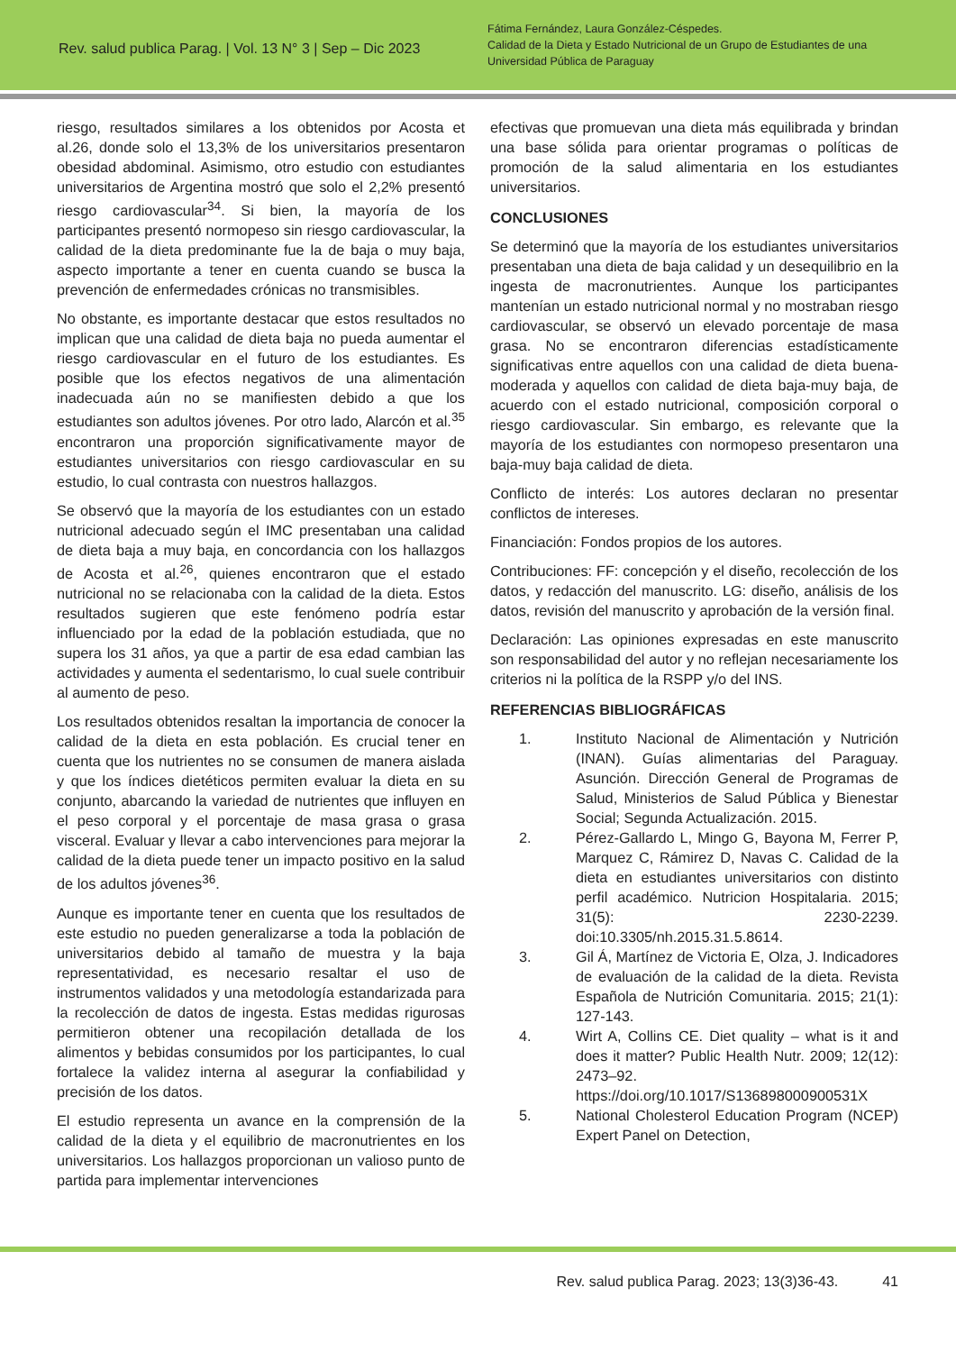Rev. salud publica Parag. | Vol. 13 N° 3 | Sep – Dic 2023
Fátima Fernández, Laura González-Céspedes.
Calidad de la Dieta y Estado Nutricional de un Grupo de Estudiantes de una Universidad Pública de Paraguay
riesgo, resultados similares a los obtenidos por Acosta et al.26, donde solo el 13,3% de los universitarios presentaron obesidad abdominal. Asimismo, otro estudio con estudiantes universitarios de Argentina mostró que solo el 2,2% presentó riesgo cardiovascular<sup>34</sup>. Si bien, la mayoría de los participantes presentó normopeso sin riesgo cardiovascular, la calidad de la dieta predominante fue la de baja o muy baja, aspecto importante a tener en cuenta cuando se busca la prevención de enfermedades crónicas no transmisibles.
No obstante, es importante destacar que estos resultados no implican que una calidad de dieta baja no pueda aumentar el riesgo cardiovascular en el futuro de los estudiantes. Es posible que los efectos negativos de una alimentación inadecuada aún no se manifiesten debido a que los estudiantes son adultos jóvenes. Por otro lado, Alarcón et al.<sup>35</sup> encontraron una proporción significativamente mayor de estudiantes universitarios con riesgo cardiovascular en su estudio, lo cual contrasta con nuestros hallazgos.
Se observó que la mayoría de los estudiantes con un estado nutricional adecuado según el IMC presentaban una calidad de dieta baja a muy baja, en concordancia con los hallazgos de Acosta et al.<sup>26</sup>, quienes encontraron que el estado nutricional no se relacionaba con la calidad de la dieta. Estos resultados sugieren que este fenómeno podría estar influenciado por la edad de la población estudiada, que no supera los 31 años, ya que a partir de esa edad cambian las actividades y aumenta el sedentarismo, lo cual suele contribuir al aumento de peso.
Los resultados obtenidos resaltan la importancia de conocer la calidad de la dieta en esta población. Es crucial tener en cuenta que los nutrientes no se consumen de manera aislada y que los índices dietéticos permiten evaluar la dieta en su conjunto, abarcando la variedad de nutrientes que influyen en el peso corporal y el porcentaje de masa grasa o grasa visceral. Evaluar y llevar a cabo intervenciones para mejorar la calidad de la dieta puede tener un impacto positivo en la salud de los adultos jóvenes<sup>36</sup>.
Aunque es importante tener en cuenta que los resultados de este estudio no pueden generalizarse a toda la población de universitarios debido al tamaño de muestra y la baja representatividad, es necesario resaltar el uso de instrumentos validados y una metodología estandarizada para la recolección de datos de ingesta. Estas medidas rigurosas permitieron obtener una recopilación detallada de los alimentos y bebidas consumidos por los participantes, lo cual fortalece la validez interna al asegurar la confiabilidad y precisión de los datos.
El estudio representa un avance en la comprensión de la calidad de la dieta y el equilibrio de macronutrientes en los universitarios. Los hallazgos proporcionan un valioso punto de partida para implementar intervenciones
efectivas que promuevan una dieta más equilibrada y brindan una base sólida para orientar programas o políticas de promoción de la salud alimentaria en los estudiantes universitarios.
CONCLUSIONES
Se determinó que la mayoría de los estudiantes universitarios presentaban una dieta de baja calidad y un desequilibrio en la ingesta de macronutrientes. Aunque los participantes mantenían un estado nutricional normal y no mostraban riesgo cardiovascular, se observó un elevado porcentaje de masa grasa. No se encontraron diferencias estadísticamente significativas entre aquellos con una calidad de dieta buena-moderada y aquellos con calidad de dieta baja-muy baja, de acuerdo con el estado nutricional, composición corporal o riesgo cardiovascular. Sin embargo, es relevante que la mayoría de los estudiantes con normopeso presentaron una baja-muy baja calidad de dieta.
Conflicto de interés: Los autores declaran no presentar conflictos de intereses.
Financiación: Fondos propios de los autores.
Contribuciones: FF: concepción y el diseño, recolección de los datos, y redacción del manuscrito. LG: diseño, análisis de los datos, revisión del manuscrito y aprobación de la versión final.
Declaración: Las opiniones expresadas en este manuscrito son responsabilidad del autor y no reflejan necesariamente los criterios ni la política de la RSPP y/o del INS.
REFERENCIAS BIBLIOGRÁFICAS
1. Instituto Nacional de Alimentación y Nutrición (INAN). Guías alimentarias del Paraguay. Asunción. Dirección General de Programas de Salud, Ministerios de Salud Pública y Bienestar Social; Segunda Actualización. 2015.
2. Pérez-Gallardo L, Mingo G, Bayona M, Ferrer P, Marquez C, Rámirez D, Navas C. Calidad de la dieta en estudiantes universitarios con distinto perfil académico. Nutricion Hospitalaria. 2015; 31(5): 2230-2239. doi:10.3305/nh.2015.31.5.8614.
3. Gil Á, Martínez de Victoria E, Olza, J. Indicadores de evaluación de la calidad de la dieta. Revista Española de Nutrición Comunitaria. 2015; 21(1): 127-143.
4. Wirt A, Collins CE. Diet quality – what is it and does it matter? Public Health Nutr. 2009; 12(12): 2473–92. https://doi.org/10.1017/S136898000900531X
5. National Cholesterol Education Program (NCEP) Expert Panel on Detection,
Rev. salud publica Parag. 2023; 13(3)36-43. 41